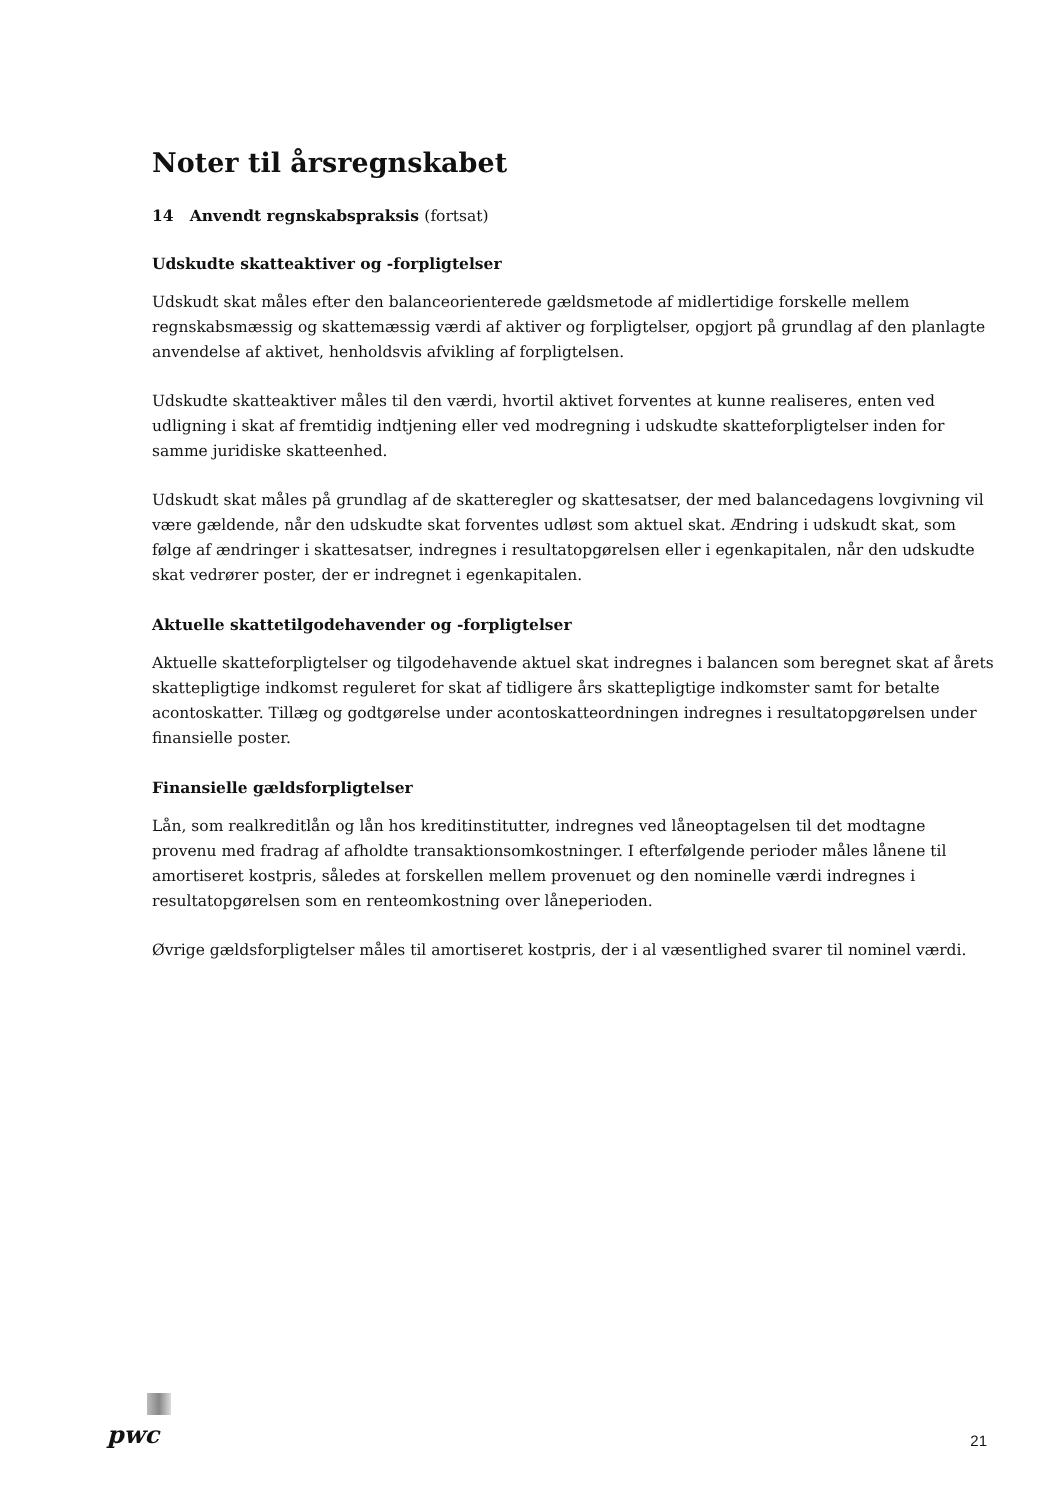Noter til årsregnskabet
14 Anvendt regnskabspraksis (fortsat)
Udskudte skatteaktiver og -forpligtelser
Udskudt skat måles efter den balanceorienterede gældsmetode af midlertidige forskelle mellem regnskabsmæssig og skattemæssig værdi af aktiver og forpligtelser, opgjort på grundlag af den planlagte anvendelse af aktivet, henholdsvis afvikling af forpligtelsen.
Udskudte skatteaktiver måles til den værdi, hvortil aktivet forventes at kunne realiseres, enten ved udligning i skat af fremtidig indtjening eller ved modregning i udskudte skatteforpligtelser inden for samme juridiske skatteenhed.
Udskudt skat måles på grundlag af de skatteregler og skattesatser, der med balancedagens lovgivning vil være gældende, når den udskudte skat forventes udløst som aktuel skat. Ændring i udskudt skat, som følge af ændringer i skattesatser, indregnes i resultatopgørelsen eller i egenkapitalen, når den udskudte skat vedrører poster, der er indregnet i egenkapitalen.
Aktuelle skattetilgodehavender og -forpligtelser
Aktuelle skatteforpligtelser og tilgodehavende aktuel skat indregnes i balancen som beregnet skat af årets skattepligtige indkomst reguleret for skat af tidligere års skattepligtige indkomster samt for betalte acontoskatter. Tillæg og godtgørelse under acontoskatteordningen indregnes i resultatopgørelsen under finansielle poster.
Finansielle gældsforpligtelser
Lån, som realkreditlån og lån hos kreditinstitutter, indregnes ved låneoptagelsen til det modtagne provenu med fradrag af afholdte transaktionsomkostninger. I efterfølgende perioder måles lånene til amortiseret kostpris, således at forskellen mellem provenuet og den nominelle værdi indregnes i resultatopgørelsen som en renteomkostning over låneperioden.
Øvrige gældsforpligtelser måles til amortiseret kostpris, der i al væsentlighed svarer til nominel værdi.
pwc 21